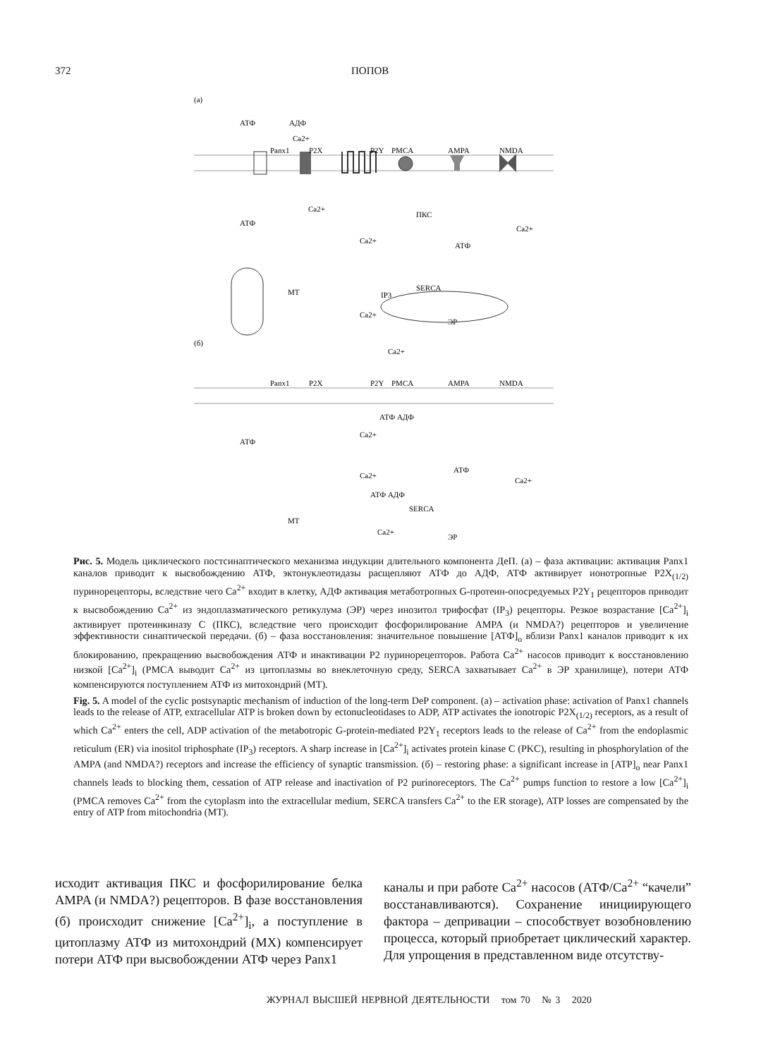372 ПОПОВ
(а)
АТФ
АДФ
Ca2+
Panx1
P2X
P2Y
PMCA
AMPA
NMDA
Ca2+
АТФ
ПКС
Ca2+
Ca2+
АТФ
МТ
IP3
SERCA
Ca2+
ЭР
(б)
Ca2+
Panx1
P2X
P2Y
PMCA
AMPA
NMDA
АТФ АДФ
Ca2+
АТФ
АТФ
Ca2+
Ca2+
АТФ АДФ
SERCA
МТ
Ca2+
ЭР
Рис. 5. Модель циклического постсинаптического механизма индукции длительного компонента ДеП. (а) – фаза активации: активация Panx1 каналов приводит к высвобождению АТФ, эктонуклеотидазы расщепляют АТФ до АДФ, АТФ активирует ионотропные P2X<sub>(1/2)</sub> пуринорецепторы, вследствие чего Ca<sup>2+</sup> входит в клетку, АДФ активация метаботропных G-протеин-опосредуемых P2Y<sub>1</sub> рецепторов приводит к высвобождению Ca<sup>2+</sup> из эндоплазматического ретикулума (ЭР) через инозитол трифосфат (IP<sub>3</sub>) рецепторы. Резкое возрастание [Ca<sup>2+</sup>]<sub>i</sub> активирует протеинкиназу С (ПКС), вследствие чего происходит фосфорилирование AMPA (и NMDA?) рецепторов и увеличение эффективности синаптической передачи. (б) – фаза восстановления: значительное повышение [АТФ]<sub>o</sub> вблизи Panx1 каналов приводит к их блокированию, прекращению высвобождения АТФ и инактивации P2 пуринорецепторов. Работа Ca<sup>2+</sup> насосов приводит к восстановлению низкой [Ca<sup>2+</sup>]<sub>i</sub> (PMCA выводит Ca<sup>2+</sup> из цитоплазмы во внеклеточную среду, SERCA захватывает Ca<sup>2+</sup> в ЭР хранилище), потери АТФ компенсируются поступлением АТФ из митохондрий (МТ).
Fig. 5. A model of the cyclic postsynaptic mechanism of induction of the long-term DeP component. (а) – activation phase: activation of Panx1 channels leads to the release of ATP, extracellular ATP is broken down by ectonucleotidases to ADP, ATP activates the ionotropic P2X<sub>(1/2)</sub> receptors, as a result of which Ca<sup>2+</sup> enters the cell, ADP activation of the metabotropic G-protein-mediated P2Y<sub>1</sub> receptors leads to the release of Ca<sup>2+</sup> from the endoplasmic reticulum (ER) via inositol triphosphate (IP<sub>3</sub>) receptors. A sharp increase in [Ca<sup>2+</sup>]<sub>i</sub> activates protein kinase C (PKC), resulting in phosphorylation of the AMPA (and NMDA?) receptors and increase the efficiency of synaptic transmission. (б) – restoring phase: a significant increase in [ATP]<sub>o</sub> near Panx1 channels leads to blocking them, cessation of ATP release and inactivation of P2 purinoreceptors. The Ca<sup>2+</sup> pumps function to restore a low [Ca<sup>2+</sup>]<sub>i</sub> (PMCA removes Ca<sup>2+</sup> from the cytoplasm into the extracellular medium, SERCA transfers Ca<sup>2+</sup> to the ER storage), ATP losses are compensated by the entry of ATP from mitochondria (MT).
исходит активация ПКС и фосфорилирование белка AMPA (и NMDA?) рецепторов. В фазе восстановления (б) происходит снижение [Ca<sup>2+</sup>]<sub>i</sub>, а поступление в цитоплазму АТФ из митохондрий (МХ) компенсирует потери АТФ при высвобождении АТФ через Panx1
каналы и при работе Ca<sup>2+</sup> насосов (АТФ/Ca<sup>2+</sup> “качели” восстанавливаются). Сохранение инициирующего фактора – депривации – способствует возобновлению процесса, который приобретает циклический характер. Для упрощения в представленном виде отсутству-
ЖУРНАЛ ВЫСШЕЙ НЕРВНОЙ ДЕЯТЕЛЬНОСТИ том 70 № 3 2020